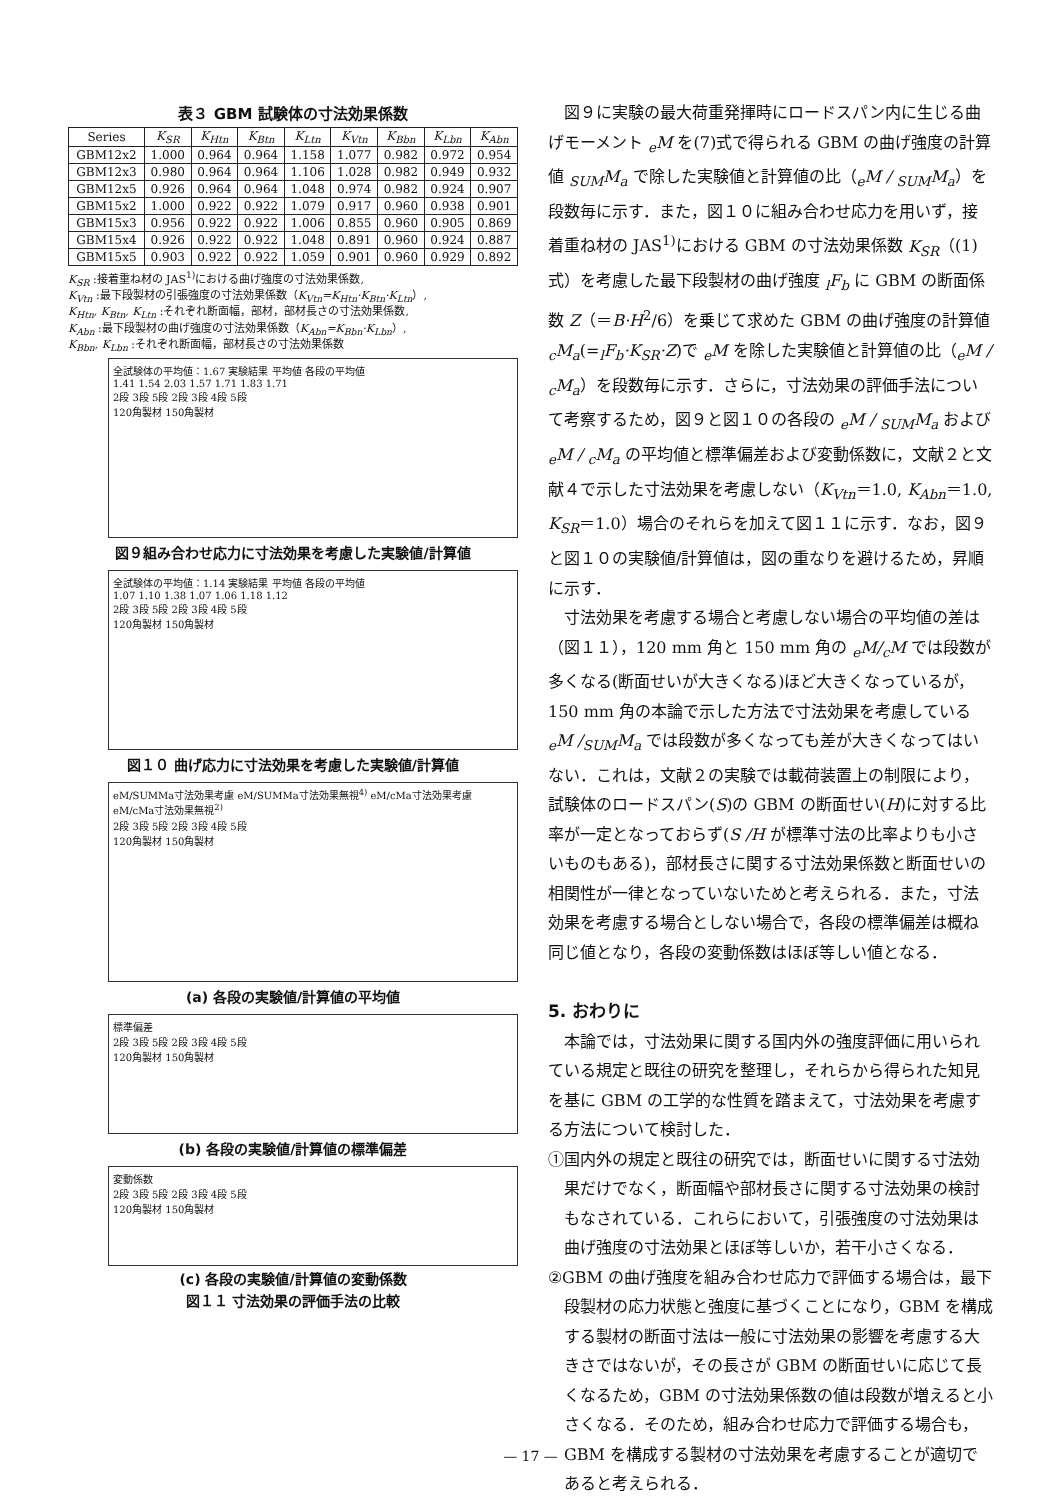表３ GBM 試験体の寸法効果係数
| Series | K<sub>SR</sub> | K<sub>Htn</sub> | K<sub>Btn</sub> | K<sub>Ltn</sub> | K<sub>Vtn</sub> | K<sub>Bbn</sub> | K<sub>Lbn</sub> | K<sub>Abn</sub> |
| --- | --- | --- | --- | --- | --- | --- | --- | --- |
| GBM12x2 | 1.000 | 0.964 | 0.964 | 1.158 | 1.077 | 0.982 | 0.972 | 0.954 |
| GBM12x3 | 0.980 | 0.964 | 0.964 | 1.106 | 1.028 | 0.982 | 0.949 | 0.932 |
| GBM12x5 | 0.926 | 0.964 | 0.964 | 1.048 | 0.974 | 0.982 | 0.924 | 0.907 |
| GBM15x2 | 1.000 | 0.922 | 0.922 | 1.079 | 0.917 | 0.960 | 0.938 | 0.901 |
| GBM15x3 | 0.956 | 0.922 | 0.922 | 1.006 | 0.855 | 0.960 | 0.905 | 0.869 |
| GBM15x4 | 0.926 | 0.922 | 0.922 | 1.048 | 0.891 | 0.960 | 0.924 | 0.887 |
| GBM15x5 | 0.903 | 0.922 | 0.922 | 1.059 | 0.901 | 0.960 | 0.929 | 0.892 |
K<sub>SR</sub> :接着重ね材の JAS<sup>1)</sup>における曲げ強度の寸法効果係数,
K<sub>Vtn</sub> :最下段製材の引張強度の寸法効果係数（K<sub>Vtn</sub>=K<sub>Htn</sub>·K<sub>Btn</sub>·K<sub>Ltn</sub>）,
K<sub>Htn</sub>, K<sub>Btn</sub>, K<sub>Ltn</sub> :それぞれ断面幅，部材，部材長さの寸法効果係数,
K<sub>Abn</sub> :最下段製材の曲げ強度の寸法効果係数（K<sub>Abn</sub>=K<sub>Bbn</sub>·K<sub>Lbn</sub>）,
K<sub>Bbn</sub>, K<sub>Lbn</sub> :それぞれ断面幅，部材長さの寸法効果係数
全試験体の平均値：1.67 実験結果 平均値 各段の平均値
1.41 1.54 2.03 1.57 1.71 1.83 1.71
2段 3段 5段 2段 3段 4段 5段
120角製材 150角製材
図９組み合わせ応力に寸法効果を考慮した実験値/計算値
全試験体の平均値：1.14 実験結果 平均値 各段の平均値
1.07 1.10 1.38 1.07 1.06 1.18 1.12
2段 3段 5段 2段 3段 4段 5段
120角製材 150角製材
図１０ 曲げ応力に寸法効果を考慮した実験値/計算値
eM/SUMMa寸法効果考慮 eM/SUMMa寸法効果無視<sup>4)</sup> eM/cMa寸法効果考慮 eM/cMa寸法効果無視<sup>2)</sup>
2段 3段 5段 2段 3段 4段 5段
120角製材 150角製材
(a) 各段の実験値/計算値の平均値
標準偏差
2段 3段 5段 2段 3段 4段 5段
120角製材 150角製材
(b) 各段の実験値/計算値の標準偏差
変動係数
2段 3段 5段 2段 3段 4段 5段
120角製材 150角製材
(c) 各段の実験値/計算値の変動係数
図１１ 寸法効果の評価手法の比較
図９に実験の最大荷重発揮時にロードスパン内に生じる曲げモーメント <sub>e</sub>M を(7)式で得られる GBM の曲げ強度の計算値 <sub>SUM</sub>M<sub>a</sub> で除した実験値と計算値の比（<sub>e</sub>M / <sub>SUM</sub>M<sub>a</sub>）を段数毎に示す．また，図１０に組み合わせ応力を用いず，接着重ね材の JAS<sup>1)</sup>における GBM の寸法効果係数 K<sub>SR</sub>（(1)式）を考慮した最下段製材の曲げ強度 <sub>l</sub>F<sub>b</sub> に GBM の断面係数 Z（＝B·H<sup>2</sup>/6）を乗じて求めた GBM の曲げ強度の計算値 <sub>c</sub>M<sub>a</sub>(=<sub>l</sub>F<sub>b</sub>·K<sub>SR</sub>·Z)で <sub>e</sub>M を除した実験値と計算値の比（<sub>e</sub>M / <sub>c</sub>M<sub>a</sub>）を段数毎に示す．さらに，寸法効果の評価手法について考察するため，図９と図１０の各段の <sub>e</sub>M / <sub>SUM</sub>M<sub>a</sub> および <sub>e</sub>M / <sub>c</sub>M<sub>a</sub> の平均値と標準偏差および変動係数に，文献２と文献４で示した寸法効果を考慮しない（K<sub>Vtn</sub>＝1.0, K<sub>Abn</sub>＝1.0, K<sub>SR</sub>＝1.0）場合のそれらを加えて図１１に示す．なお，図９と図１０の実験値/計算値は，図の重なりを避けるため，昇順に示す．
寸法効果を考慮する場合と考慮しない場合の平均値の差は（図１１），120 mm 角と 150 mm 角の <sub>e</sub>M/<sub>c</sub>M では段数が多くなる(断面せいが大きくなる)ほど大きくなっているが，150 mm 角の本論で示した方法で寸法効果を考慮している <sub>e</sub>M /<sub>SUM</sub>M<sub>a</sub> では段数が多くなっても差が大きくなってはいない．これは，文献２の実験では載荷装置上の制限により，試験体のロードスパン(S)の GBM の断面せい(H)に対する比率が一定となっておらず(S /H が標準寸法の比率よりも小さいものもある)，部材長さに関する寸法効果係数と断面せいの相関性が一律となっていないためと考えられる．また，寸法効果を考慮する場合としない場合で，各段の標準偏差は概ね同じ値となり，各段の変動係数はほぼ等しい値となる．
5. おわりに
本論では，寸法効果に関する国内外の強度評価に用いられている規定と既往の研究を整理し，それらから得られた知見を基に GBM の工学的な性質を踏まえて，寸法効果を考慮する方法について検討した．
①国内外の規定と既往の研究では，断面せいに関する寸法効果だけでなく，断面幅や部材長さに関する寸法効果の検討もなされている．これらにおいて，引張強度の寸法効果は曲げ強度の寸法効果とほぼ等しいか，若干小さくなる．
②GBM の曲げ強度を組み合わせ応力で評価する場合は，最下段製材の応力状態と強度に基づくことになり，GBM を構成する製材の断面寸法は一般に寸法効果の影響を考慮する大きさではないが，その長さが GBM の断面せいに応じて長くなるため，GBM の寸法効果係数の値は段数が増えると小さくなる．そのため，組み合わせ応力で評価する場合も，GBM を構成する製材の寸法効果を考慮することが適切であると考えられる．
— 17 —